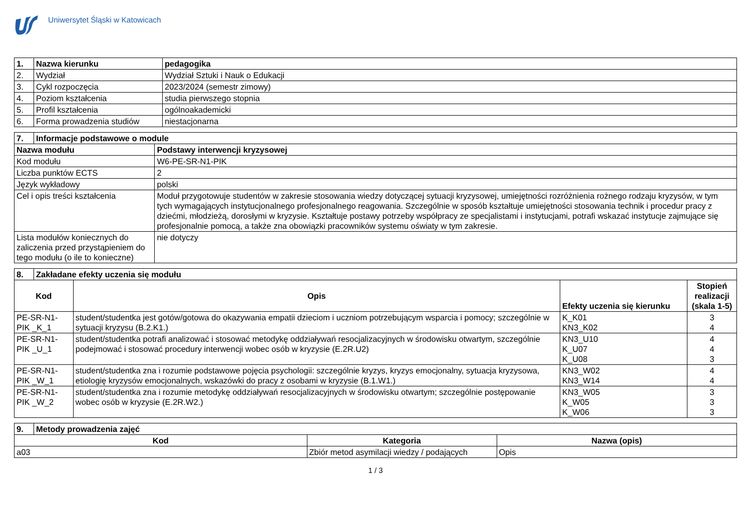Uniwersytet Śląski w Katowicach
| 1. | Nazwa kierunku | pedagogika |
| --- | --- | --- |
| 2. | Wydział | Wydział Sztuki i Nauk o Edukacji |
| 3. | Cykl rozpoczęcia | 2023/2024 (semestr zimowy) |
| 4. | Poziom kształcenia | studia pierwszego stopnia |
| 5. | Profil kształcenia | ogólnoakademicki |
| 6. | Forma prowadzenia studiów | niestacjonarna |
| 7. | Informacje podstawowe o module | |
| --- | --- | --- |
| Nazwa modułu | | Podstawy interwencji kryzysowej |
| Kod modułu | | W6-PE-SR-N1-PIK |
| Liczba punktów ECTS | | 2 |
| Język wykładowy | | polski |
| Cel i opis treści kształcenia | | Moduł przygotowuje studentów w zakresie stosowania wiedzy dotyczącej sytuacji kryzysowej, umiejętności rozróżnienia rożnego rodzaju kryzysów, w tym tych wymagających instytucjonalnego profesjonalnego reagowania. Szczególnie w sposób kształtuje umiejętności stosowania technik i procedur pracy z dziećmi, młodzieżą, dorosłymi w kryzysie. Kształtuje postawy potrzeby współpracy ze specjalistami i instytucjami, potrafi wskazać instytucje zajmujące się profesjonalnie pomocą, a także zna obowiązki pracowników systemu oświaty w tym zakresie. |
| Lista modułów koniecznych do zaliczenia przed przystąpieniem do tego modułu (o ile to konieczne) | | nie dotyczy |
| 8. | Zakładane efekty uczenia się modułu | | | |
| --- | --- | --- | --- | --- |
| Kod | | Opis | Efekty uczenia się kierunku | Stopień realizacji (skala 1-5) |
| PE-SR-N1-PIK _K_1 | | student/studentka jest gotów/gotowa do okazywania empatii dzieciom i uczniom potrzebującym wsparcia i pomocy; szczególnie w sytuacji kryzysu (B.2.K1.) | K_K01 KN3_K02 | 3 4 |
| PE-SR-N1-PIK _U_1 | | student/studentka potrafi analizować i stosować metodykę oddziaływań resocjalizacyjnych w środowisku otwartym, szczególnie podejmować i stosować procedury interwencji wobec osób w kryzysie (E.2R.U2) | KN3_U10 K_U07 K_U08 | 4 4 3 |
| PE-SR-N1-PIK _W_1 | | student/studentka zna i rozumie podstawowe pojęcia psychologii: szczególnie kryzys, kryzys emocjonalny, sytuacja kryzysowa, etiologię kryzysów emocjonalnych, wskazówki do pracy z osobami w kryzysie (B.1.W1.) | KN3_W02 KN3_W14 | 4 4 |
| PE-SR-N1-PIK _W_2 | | student/studentka zna i rozumie metodykę oddziaływań resocjalizacyjnych w środowisku otwartym; szczególnie postępowanie wobec osób w kryzysie (E.2R.W2.) | KN3_W05 K_W05 K_W06 | 3 3 3 |
| 9. | Metody prowadzenia zajęć | | |
| --- | --- | --- | --- |
| Kod | | Kategoria | Nazwa (opis) |
| a03 | | Zbiór metod asymilacji wiedzy / podających | Opis |
1 / 3